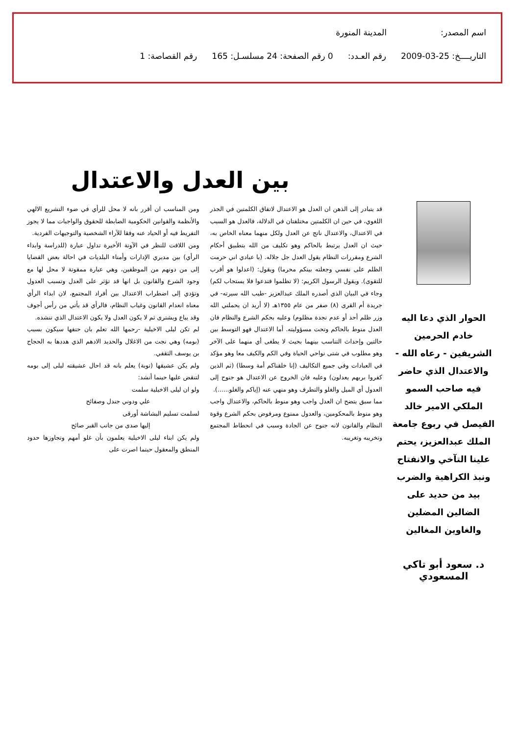اسم المصدر: المدينة المنورة
التاريــــخ: 25-03-2009 رقم العـدد: 0 رقم الصفحة: 24 مسلسـل: 165 رقم القصاصة: 1
الحوار الذي دعا اليه خادم الحرمين الشريفين - رعاه الله - والاعتدال الذي حاضر فيه صاحب السمو الملكي الامير خالد الفيصل في ربوع جامعة الملك عبدالعزيز، يحتم علينا التآخي والانفتاح ونبذ الكراهية والضرب بيد من حديد على الضالين المضلين والغاوين المغالين
د. سعود أبو تاكي المسعودي
بين العدل والاعتدال
قد يتبادر إلى الذهن ان العدل هو الاعتدال لاتفاق الكلمتين في الجذر اللغوي، في حين ان الكلمتين مختلفتان في الدلالة، فالعدل هو السبب في الاعتدال، والاعتدال ناتج عن العدل ولكل منهما معناه الخاص به، حيث ان العدل يرتبط بالحاكم وهو تكليف من الله بتطبيق أحكام الشرع ومقررات النظام يقول العدل جل جلاله. (يا عبادي اني حرمت الظلم على نفسي وجعلته بينكم محرما) ويقول: (اعدلوا هو أقرب للتقوى). ويقول الرسول الكريم: (لا تظلموا فتدعوا فلا يستجاب لكم) وجاء في البيان الذي أصدره الملك عبدالعزيز -طيب الله سيرته- في جريدة أم القرى (٨) صفر من عام ١٣٥٥هـ (لا أريد ان يحملني الله وزر ظلم أحد أو عدم نجدة مظلوم) وعليه بحكم الشرع والنظام فان العدل منوط بالحاكم وتحت مسؤوليته. أما الاعتدال فهو التوسط بين حالتين وإحداث التناسب بينهما بحيث لا يطغى أي منهما على الآخر وهو مطلوب في شتى نواحي الحياة وفي الكم والكيف معا وهو مؤكد في العبادات وفي جميع التكاليف (إنا خلقناكم أمة وسطا) (ثم الذين كفروا بربهم يعدلون) وعليه فان الخروج عن الاعتدال هو جنوح إلى العدول أي الميل والغلو والتطرف وهو منهي عنه (إياكم والغلو......).
مما سبق يتضح ان العدل واجب وهو منوط بالحاكم، والاعتدال واجب وهو منوط بالمحكومين، والعدول ممنوع ومرفوض بحكم الشرع وقوة النظام والقانون لانه جنوح عن الجادة وسبب في انحطاط المجتمع وتخريبه وتغريبه.
ومن المناسب ان أقرر بانه لا محل للرأي في ضوء التشريع الالهي والأنظمة والقوانين الحكومية الضابطة للحقوق والواجبات مما لا يجوز التفريط فيه أو الحياد عنه وفقا للآراء الشخصية والتوجيهات الفردية.
ومن اللافت للنظر في الآونة الأخيرة تداول عبارة (للدراسة وابداء الرأي) بين مديري الإدارات وأمناء البلديات في احالة بعض القضايا إلى من دونهم من الموظفين، وهي عبارة ممقوتة لا محل لها مع وجود الشرع والقانون بل انها قد تؤثر على العدل وتسبب العدول وتؤدي إلى اضطراب الاعتدال بين أفراد المجتمع، لان ابداء الرأي معناه انعدام القانون وغياب النظام، فالرأي قد يأتي من رأس أجوف وقد يباع ويشترى ثم لا يكون العدل ولا يكون الاعتدال الذي ننشده.
لم تكن ليلى الاخيلية -رحمها الله تعلم بان حتفها سيكون بسبب (بومه) وهي نجت من الاغلال والحديد الادهم الذي هددها به الحجاج بن يوسف الثقفي.
ولم يكن عشيقها (توبة) يعلم بانه قد احال عشيقته ليلى إلى بومه لتنقض عليها حينما أنشد:
ولو ان ليلى الاخيلية سلمت
علي ودوني جندل وصفائح
لسلمت تسليم البشاشة أورقى
إليها صدى من جانب القبر صائح
ولم يكن ابناء ليلى الاخيلية يعلمون بأن غلو أمهم وتجاوزها حدود المنطق والمعقول حينما اصرت على